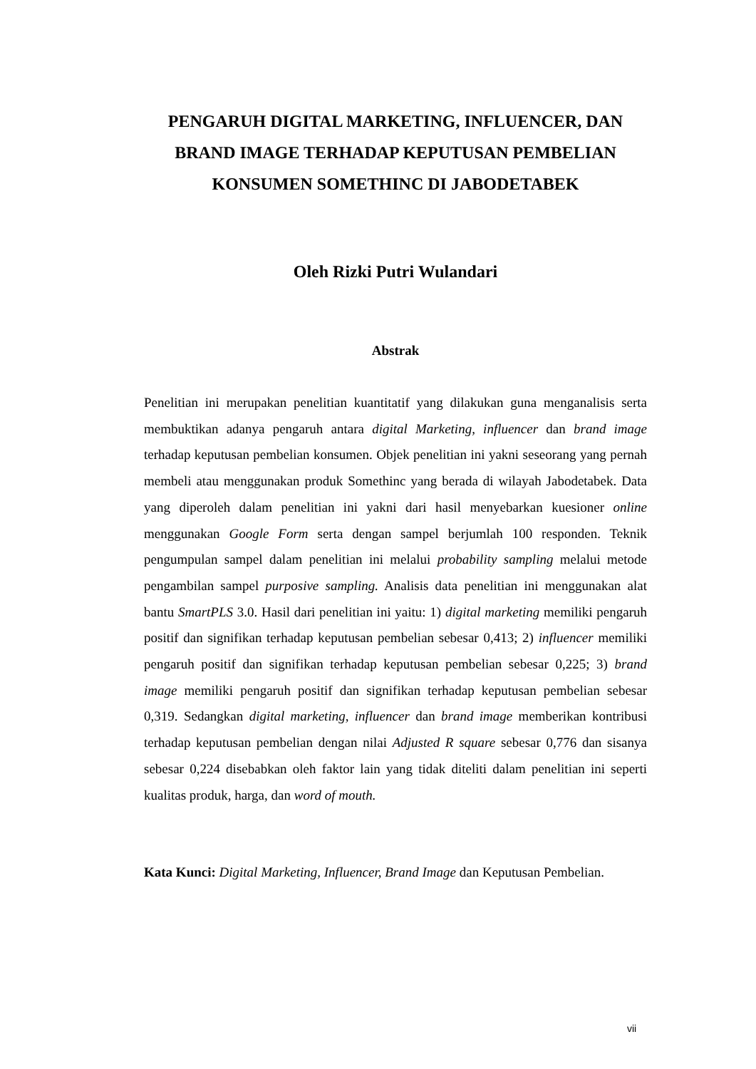PENGARUH DIGITAL MARKETING, INFLUENCER, DAN
BRAND IMAGE TERHADAP KEPUTUSAN PEMBELIAN
KONSUMEN SOMETHINC DI JABODETABEK
Oleh Rizki Putri Wulandari
Abstrak
Penelitian ini merupakan penelitian kuantitatif yang dilakukan guna menganalisis serta membuktikan adanya pengaruh antara digital Marketing, influencer dan brand image terhadap keputusan pembelian konsumen. Objek penelitian ini yakni seseorang yang pernah membeli atau menggunakan produk Somethinc yang berada di wilayah Jabodetabek. Data yang diperoleh dalam penelitian ini yakni dari hasil menyebarkan kuesioner online menggunakan Google Form serta dengan sampel berjumlah 100 responden. Teknik pengumpulan sampel dalam penelitian ini melalui probability sampling melalui metode pengambilan sampel purposive sampling. Analisis data penelitian ini menggunakan alat bantu SmartPLS 3.0. Hasil dari penelitian ini yaitu: 1) digital marketing memiliki pengaruh positif dan signifikan terhadap keputusan pembelian sebesar 0,413; 2) influencer memiliki pengaruh positif dan signifikan terhadap keputusan pembelian sebesar 0,225; 3) brand image memiliki pengaruh positif dan signifikan terhadap keputusan pembelian sebesar 0,319. Sedangkan digital marketing, influencer dan brand image memberikan kontribusi terhadap keputusan pembelian dengan nilai Adjusted R square sebesar 0,776 dan sisanya sebesar 0,224 disebabkan oleh faktor lain yang tidak diteliti dalam penelitian ini seperti kualitas produk, harga, dan word of mouth.
Kata Kunci: Digital Marketing, Influencer, Brand Image dan Keputusan Pembelian.
vii